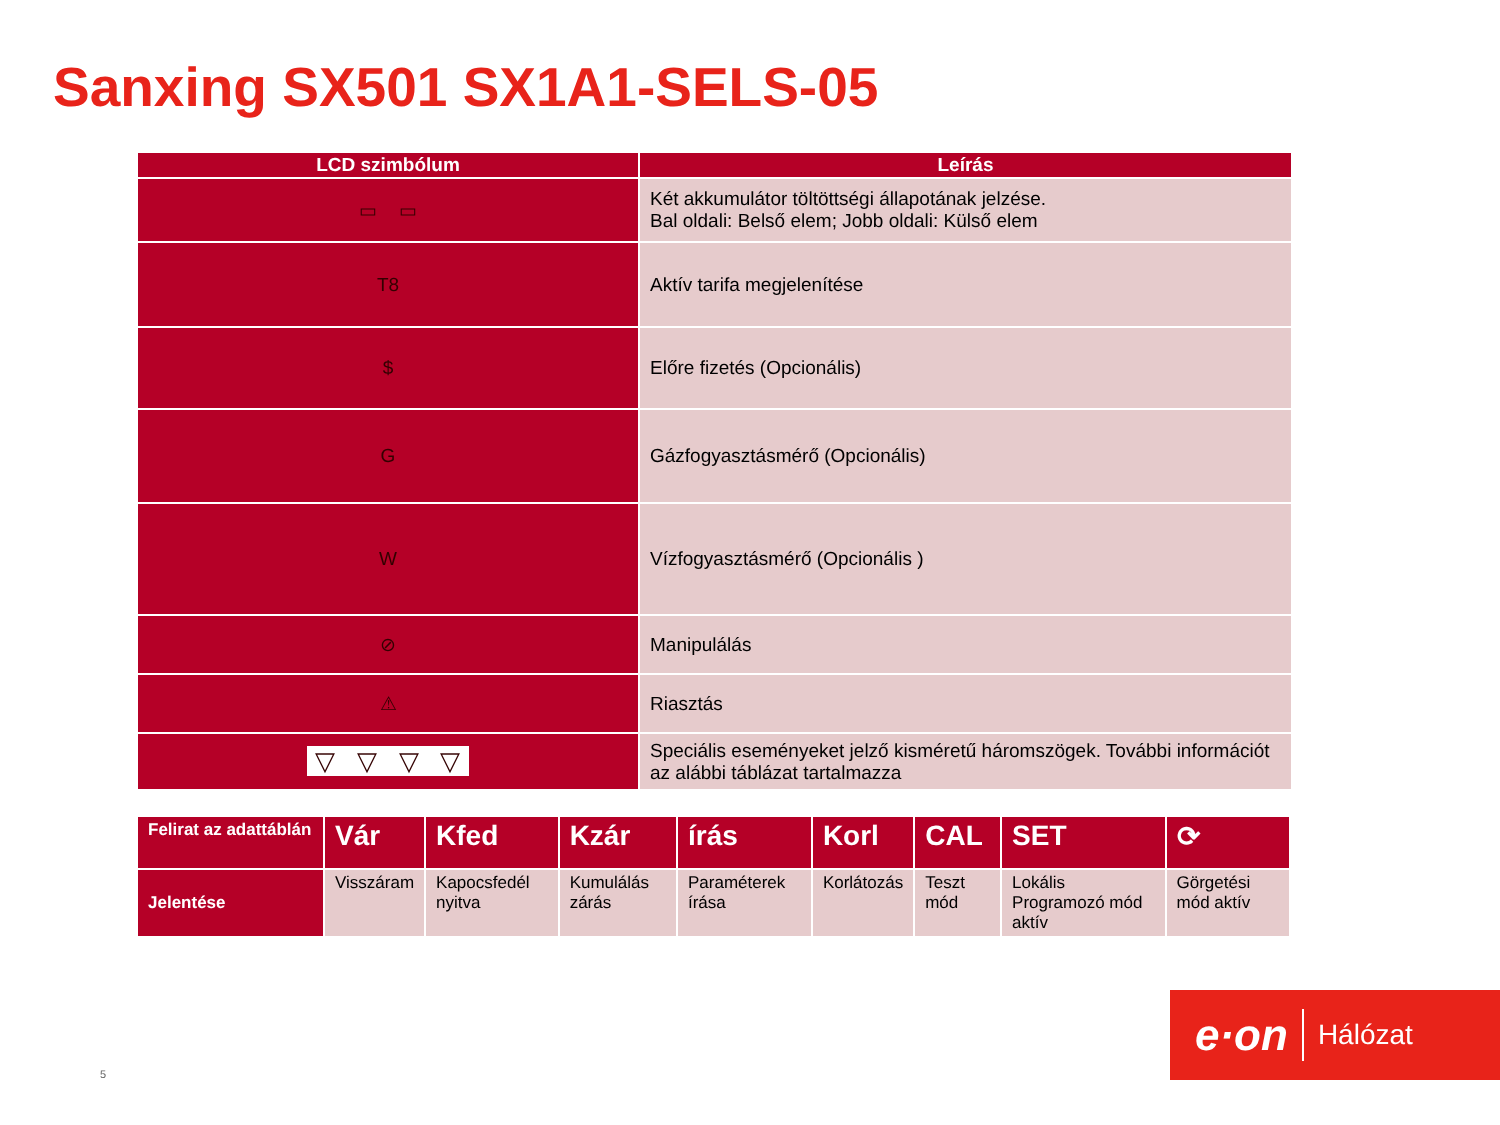Sanxing SX501 SX1A1-SELS-05
| LCD szimbólum | Leírás |
| --- | --- |
| ▭ ▭ | Két akkumulátor töltöttségi állapotának jelzése. Bal oldali: Belső elem; Jobb oldali: Külső elem |
| T8 | Aktív tarifa megjelenítése |
| $ | Előre fizetés (Opcionális) |
| G | Gázfogyasztásmérő (Opcionális) |
| W | Vízfogyasztásmérő (Opcionális ) |
| ⊘ | Manipulálás |
| ⚠ | Riasztás |
| ▽ ▽ ▽ ▽ | Speciális eseményeket jelző kisméretű háromszögek. További információt az alábbi táblázat tartalmazza |
| Felirat az adattáblán | Vár | Kfed | Kzár | írás | Korl | CAL | SET | ⟳ |
| Jelentése | Visszáram | Kapocsfedél nyitva | Kumulálás zárás | Paraméterek írása | Korlátozás | Teszt mód | Lokális Programozó mód aktív | Görgetési mód aktív |
e·on Hálózat
5